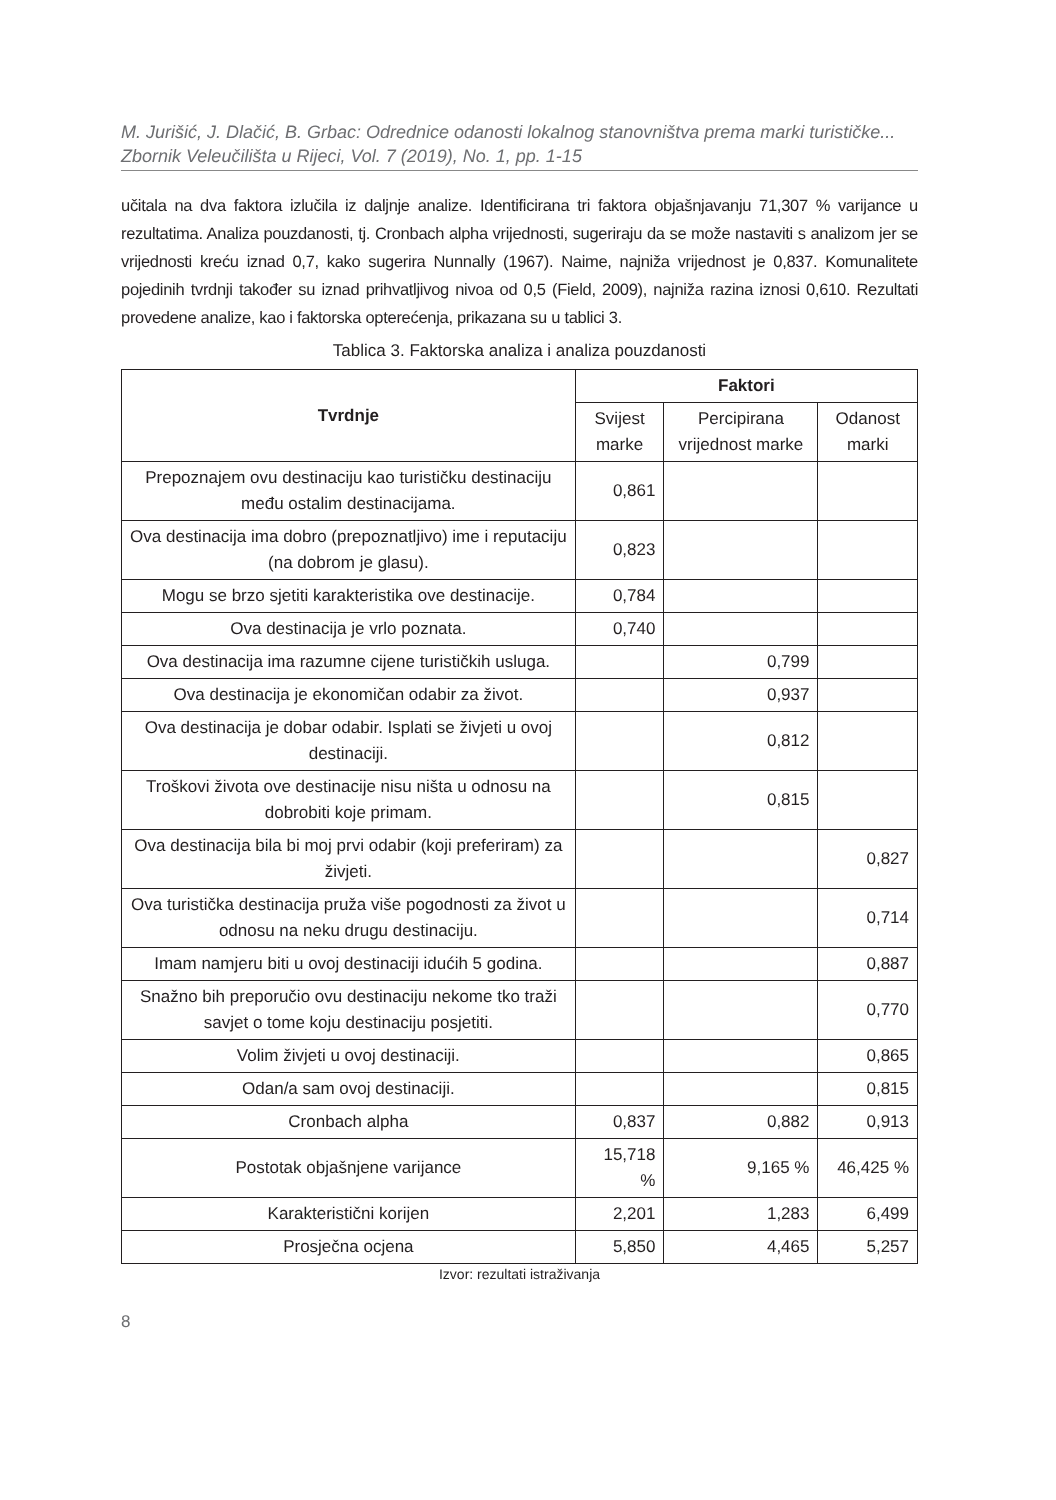M. Jurišić, J. Dlačić, B. Grbac: Odrednice odanosti lokalnog stanovništva prema marki turističke...
Zbornik Veleučilišta u Rijeci, Vol. 7 (2019), No. 1, pp. 1-15
učitala na dva faktora izlučila iz daljnje analize. Identificirana tri faktora objašnjavanju 71,307 % varijance u rezultatima. Analiza pouzdanosti, tj. Cronbach alpha vrijednosti, sugeriraju da se može nastaviti s analizom jer se vrijednosti kreću iznad 0,7, kako sugerira Nunnally (1967). Naime, najniža vrijednost je 0,837. Komunalitete pojedinih tvrdnji također su iznad prihvatljivog nivoa od 0,5 (Field, 2009), najniža razina iznosi 0,610. Rezultati provedene analize, kao i faktorska opterećenja, prikazana su u tablici 3.
Tablica 3. Faktorska analiza i analiza pouzdanosti
| Tvrdnje | Faktori | | |
| --- | --- | --- | --- |
| | Svijest marke | Percipirana vrijednost marke | Odanost marki |
| Prepoznajem ovu destinaciju kao turističku destinaciju među ostalim destinacijama. | 0,861 | | |
| Ova destinacija ima dobro (prepoznatljivo) ime i reputaciju (na dobrom je glasu). | 0,823 | | |
| Mogu se brzo sjetiti karakteristika ove destinacije. | 0,784 | | |
| Ova destinacija je vrlo poznata. | 0,740 | | |
| Ova destinacija ima razumne cijene turističkih usluga. | | 0,799 | |
| Ova destinacija je ekonomičan odabir za život. | | 0,937 | |
| Ova destinacija je dobar odabir. Isplati se živjeti u ovoj destinaciji. | | 0,812 | |
| Troškovi života ove destinacije nisu ništa u odnosu na dobrobiti koje primam. | | 0,815 | |
| Ova destinacija bila bi moj prvi odabir (koji preferiram) za živjeti. | | | 0,827 |
| Ova turistička destinacija pruža više pogodnosti za život u odnosu na neku drugu destinaciju. | | | 0,714 |
| Imam namjeru biti u ovoj destinaciji idućih 5 godina. | | | 0,887 |
| Snažno bih preporučio ovu destinaciju nekome tko traži savjet o tome koju destinaciju posjetiti. | | | 0,770 |
| Volim živjeti u ovoj destinaciji. | | | 0,865 |
| Odan/a sam ovoj destinaciji. | | | 0,815 |
| Cronbach alpha | 0,837 | 0,882 | 0,913 |
| Postotak objašnjene varijance | 15,718 % | 9,165 % | 46,425 % |
| Karakteristični korijen | 2,201 | 1,283 | 6,499 |
| Prosječna ocjena | 5,850 | 4,465 | 5,257 |
Izvor: rezultati istraživanja
8